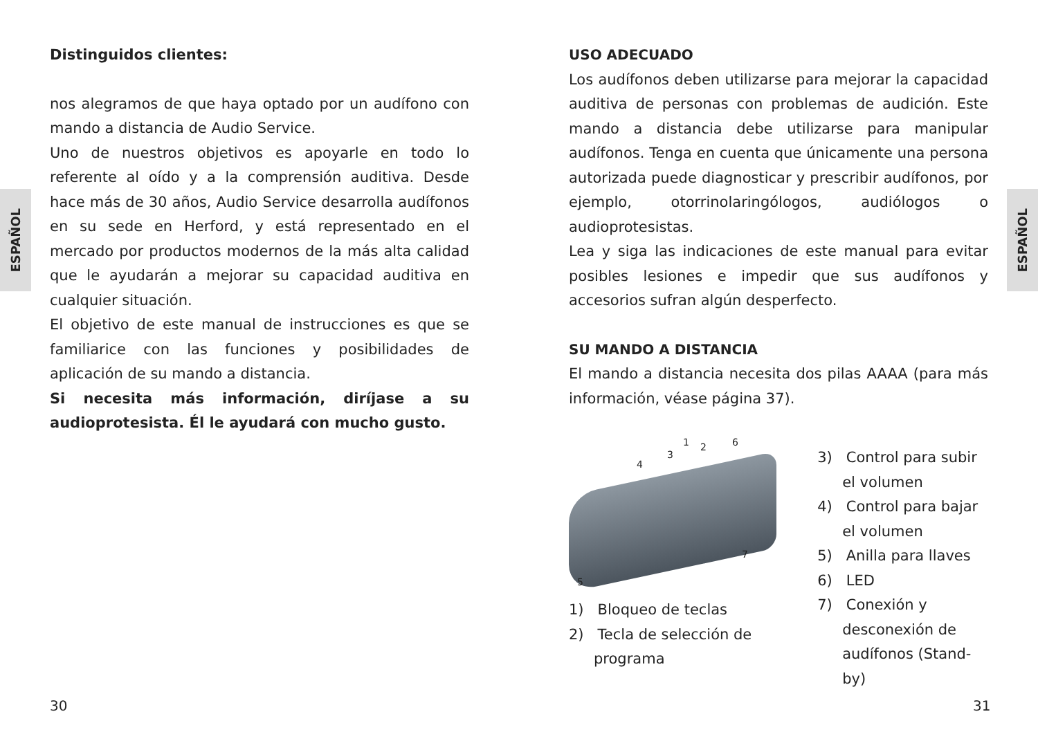ESPAÑOL
ESPAÑOL
Distinguidos clientes:
nos alegramos de que haya optado por un audífono con mando a distancia de Audio Service.
Uno de nuestros objetivos es apoyarle en todo lo referente al oído y a la comprensión auditiva. Desde hace más de 30 años, Audio Service desarrolla audífonos en su sede en Herford, y está representado en el mercado por productos modernos de la más alta calidad que le ayudarán a mejorar su capacidad auditiva en cualquier situación.
El objetivo de este manual de instrucciones es que se familiarice con las funciones y posibilidades de aplicación de su mando a distancia.
Si necesita más información, diríjase a su audioprotesista. Él le ayudará con mucho gusto.
USO ADECUADO
Los audífonos deben utilizarse para mejorar la capacidad auditiva de personas con problemas de audición. Este mando a distancia debe utilizarse para manipular audífonos. Tenga en cuenta que únicamente una persona autorizada puede diagnosticar y prescribir audífonos, por ejemplo, otorrinolaringólogos, audiólogos o audioprotesistas.
Lea y siga las indicaciones de este manual para evitar posibles lesiones e impedir que sus audífonos y accesorios sufran algún desperfecto.
SU MANDO A DISTANCIA
El mando a distancia necesita dos pilas AAAA (para más información, véase página 37).
1 2
3
4
5
6
7
1) Bloqueo de teclas
2) Tecla de selección de programa
3) Control para subir el volumen
4) Control para bajar el volumen
5) Anilla para llaves
6) LED
7) Conexión y desconexión de audífonos (Stand-by)
30 31